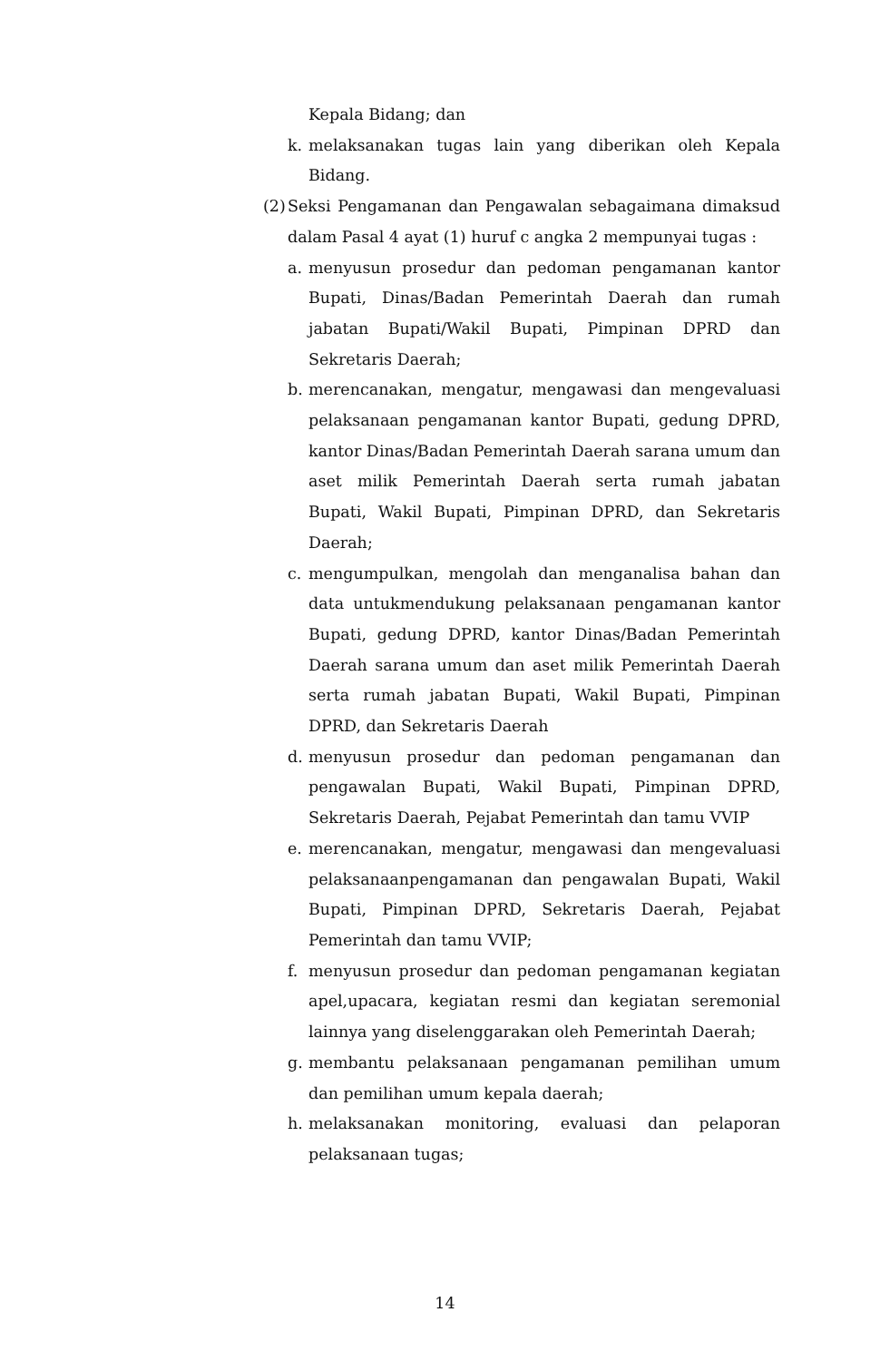Kepala Bidang; dan
k. melaksanakan tugas lain yang diberikan oleh Kepala Bidang.
(2) Seksi Pengamanan dan Pengawalan sebagaimana dimaksud dalam Pasal 4 ayat (1) huruf c angka 2 mempunyai tugas :
a. menyusun prosedur dan pedoman pengamanan kantor Bupati, Dinas/Badan Pemerintah Daerah dan rumah jabatan Bupati/Wakil Bupati, Pimpinan DPRD dan Sekretaris Daerah;
b. merencanakan, mengatur, mengawasi dan mengevaluasi pelaksanaan pengamanan kantor Bupati, gedung DPRD, kantor Dinas/Badan Pemerintah Daerah sarana umum dan aset milik Pemerintah Daerah serta rumah jabatan Bupati, Wakil Bupati, Pimpinan DPRD, dan Sekretaris Daerah;
c. mengumpulkan, mengolah dan menganalisa bahan dan data untukmendukung pelaksanaan pengamanan kantor Bupati, gedung DPRD, kantor Dinas/Badan Pemerintah Daerah sarana umum dan aset milik Pemerintah Daerah serta rumah jabatan Bupati, Wakil Bupati, Pimpinan DPRD, dan Sekretaris Daerah
d. menyusun prosedur dan pedoman pengamanan dan pengawalan Bupati, Wakil Bupati, Pimpinan DPRD, Sekretaris Daerah, Pejabat Pemerintah dan tamu VVIP
e. merencanakan, mengatur, mengawasi dan mengevaluasi pelaksanaanpengamanan dan pengawalan Bupati, Wakil Bupati, Pimpinan DPRD, Sekretaris Daerah, Pejabat Pemerintah dan tamu VVIP;
f. menyusun prosedur dan pedoman pengamanan kegiatan apel,upacara, kegiatan resmi dan kegiatan seremonial lainnya yang diselenggarakan oleh Pemerintah Daerah;
g. membantu pelaksanaan pengamanan pemilihan umum dan pemilihan umum kepala daerah;
h. melaksanakan monitoring, evaluasi dan pelaporan pelaksanaan tugas;
14